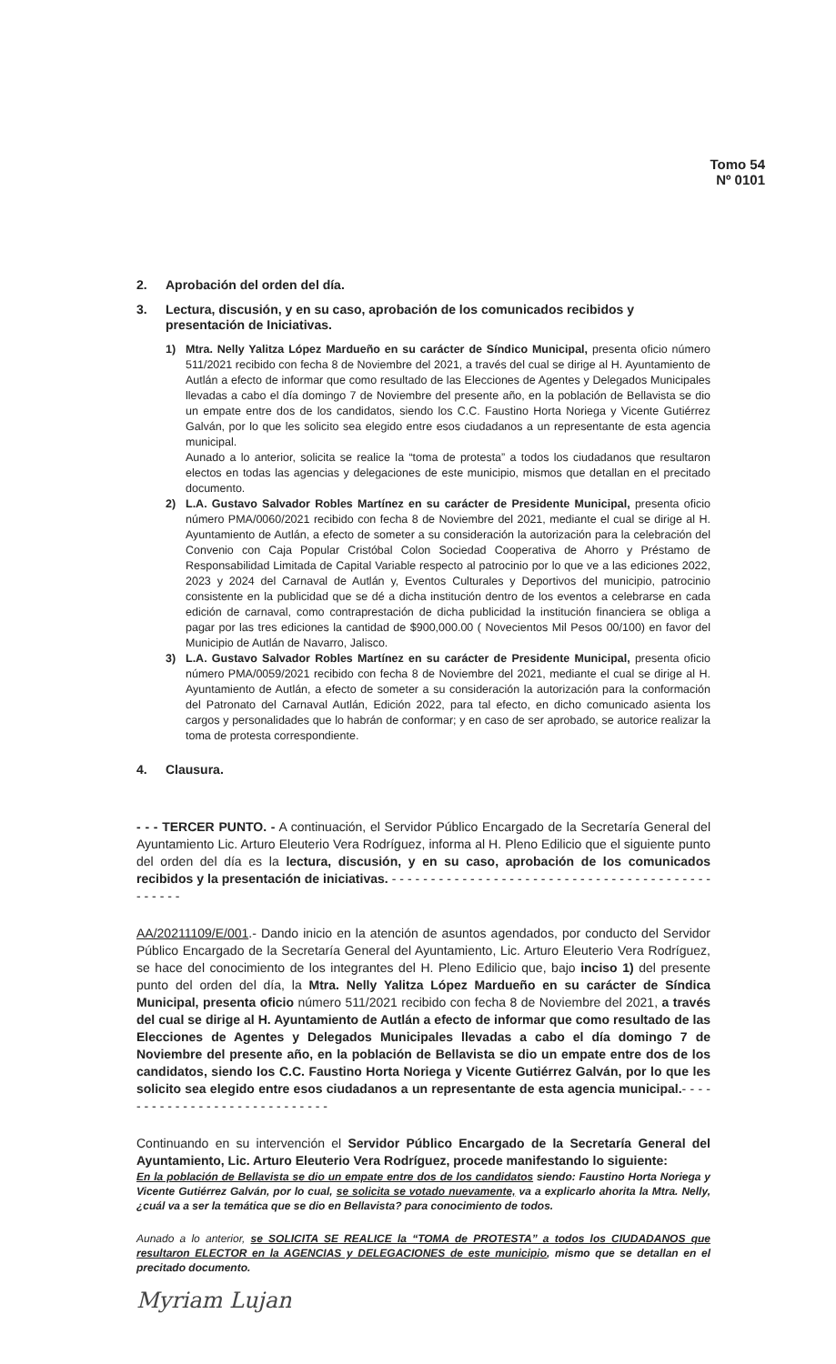Tomo 54
Nº 0101
2. Aprobación del orden del día.
3. Lectura, discusión, y en su caso, aprobación de los comunicados recibidos y presentación de Iniciativas.
1) Mtra. Nelly Yalitza López Mardueño en su carácter de Síndico Municipal, presenta oficio número 511/2021 recibido con fecha 8 de Noviembre del 2021, a través del cual se dirige al H. Ayuntamiento de Autlán a efecto de informar que como resultado de las Elecciones de Agentes y Delegados Municipales llevadas a cabo el día domingo 7 de Noviembre del presente año, en la población de Bellavista se dio un empate entre dos de los candidatos, siendo los C.C. Faustino Horta Noriega y Vicente Gutiérrez Galván, por lo que les solicito sea elegido entre esos ciudadanos a un representante de esta agencia municipal.
Aunado a lo anterior, solicita se realice la “toma de protesta” a todos los ciudadanos que resultaron electos en todas las agencias y delegaciones de este municipio, mismos que detallan en el precitado documento.
2) L.A. Gustavo Salvador Robles Martínez en su carácter de Presidente Municipal, presenta oficio número PMA/0060/2021 recibido con fecha 8 de Noviembre del 2021, mediante el cual se dirige al H. Ayuntamiento de Autlán, a efecto de someter a su consideración la autorización para la celebración del Convenio con Caja Popular Cristóbal Colon Sociedad Cooperativa de Ahorro y Préstamo de Responsabilidad Limitada de Capital Variable respecto al patrocinio por lo que ve a las ediciones 2022, 2023 y 2024 del Carnaval de Autlán y, Eventos Culturales y Deportivos del municipio, patrocinio consistente en la publicidad que se dé a dicha institución dentro de los eventos a celebrarse en cada edición de carnaval, como contraprestación de dicha publicidad la institución financiera se obliga a pagar por las tres ediciones la cantidad de $900,000.00 ( Novecientos Mil Pesos 00/100) en favor del Municipio de Autlán de Navarro, Jalisco.
3) L.A. Gustavo Salvador Robles Martínez en su carácter de Presidente Municipal, presenta oficio número PMA/0059/2021 recibido con fecha 8 de Noviembre del 2021, mediante el cual se dirige al H. Ayuntamiento de Autlán, a efecto de someter a su consideración la autorización para la conformación del Patronato del Carnaval Autlán, Edición 2022, para tal efecto, en dicho comunicado asienta los cargos y personalidades que lo habrán de conformar; y en caso de ser aprobado, se autorice realizar la toma de protesta correspondiente.
4. Clausura.
- - - TERCER PUNTO. - A continuación, el Servidor Público Encargado de la Secretaría General del Ayuntamiento Lic. Arturo Eleuterio Vera Rodríguez, informa al H. Pleno Edilicio que el siguiente punto del orden del día es la lectura, discusión, y en su caso, aprobación de los comunicados recibidos y la presentación de iniciativas. - - - - - - - - - - - - - - - - - - - - - - - - - - - - - - - - - - - - - - - - - - - - - - -
AA/20211109/E/001.- Dando inicio en la atención de asuntos agendados, por conducto del Servidor Público Encargado de la Secretaría General del Ayuntamiento, Lic. Arturo Eleuterio Vera Rodríguez, se hace del conocimiento de los integrantes del H. Pleno Edilicio que, bajo inciso 1) del presente punto del orden del día, la Mtra. Nelly Yalitza López Mardueño en su carácter de Síndica Municipal, presenta oficio número 511/2021 recibido con fecha 8 de Noviembre del 2021, a través del cual se dirige al H. Ayuntamiento de Autlán a efecto de informar que como resultado de las Elecciones de Agentes y Delegados Municipales llevadas a cabo el día domingo 7 de Noviembre del presente año, en la población de Bellavista se dio un empate entre dos de los candidatos, siendo los C.C. Faustino Horta Noriega y Vicente Gutiérrez Galván, por lo que les solicito sea elegido entre esos ciudadanos a un representante de esta agencia municipal.- - - - - - - - - - - - - - - - - - - - - - - - - - - - -
Continuando en su intervención el Servidor Público Encargado de la Secretaría General del Ayuntamiento, Lic. Arturo Eleuterio Vera Rodríguez, procede manifestando lo siguiente:
En la población de Bellavista se dio un empate entre dos de los candidatos siendo: Faustino Horta Noriega y Vicente Gutiérrez Galván, por lo cual, se solicita se votado nuevamente, va a explicarlo ahorita la Mtra. Nelly, ¿cuál va a ser la temática que se dio en Bellavista? para conocimiento de todos.
Aunado a lo anterior, se SOLICITA SE REALICE la “TOMA de PROTESTA” a todos los CIUDADANOS que resultaron ELECTOR en la AGENCIAS y DELEGACIONES de este municipio, mismo que se detallan en el precitado documento.
Myriam Lujan